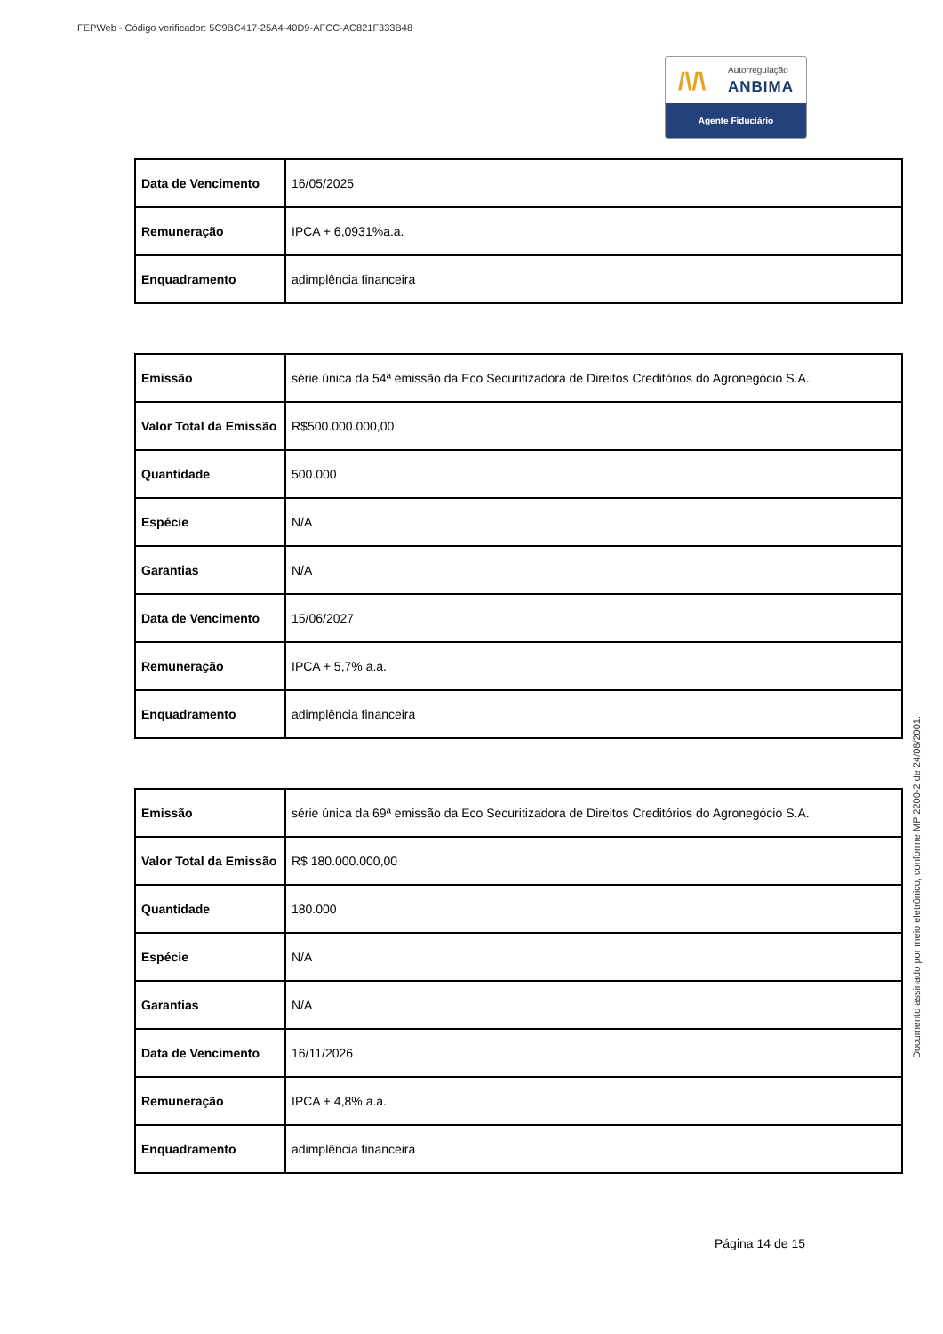FEPWeb - Código verificador: 5C9BC417-25A4-40D9-AFCC-AC821F333B48
/\/\ Autorregulação
ANBIMA
Agente Fiduciário
| Data de Vencimento | 16/05/2025 |
| Remuneração | IPCA + 6,0931%a.a. |
| Enquadramento | adimplência financeira |
| Emissão | série única da 54ª emissão da Eco Securitizadora de Direitos Creditórios do Agronegócio S.A. |
| Valor Total da Emissão | R$500.000.000,00 |
| Quantidade | 500.000 |
| Espécie | N/A |
| Garantias | N/A |
| Data de Vencimento | 15/06/2027 |
| Remuneração | IPCA + 5,7% a.a. |
| Enquadramento | adimplência financeira |
| Emissão | série única da 69ª emissão da Eco Securitizadora de Direitos Creditórios do Agronegócio S.A. |
| Valor Total da Emissão | R$ 180.000.000,00 |
| Quantidade | 180.000 |
| Espécie | N/A |
| Garantias | N/A |
| Data de Vencimento | 16/11/2026 |
| Remuneração | IPCA + 4,8% a.a. |
| Enquadramento | adimplência financeira |
Página 14 de 15
Documento assinado por meio eletrônico, conforme MP 2200-2 de 24/08/2001.